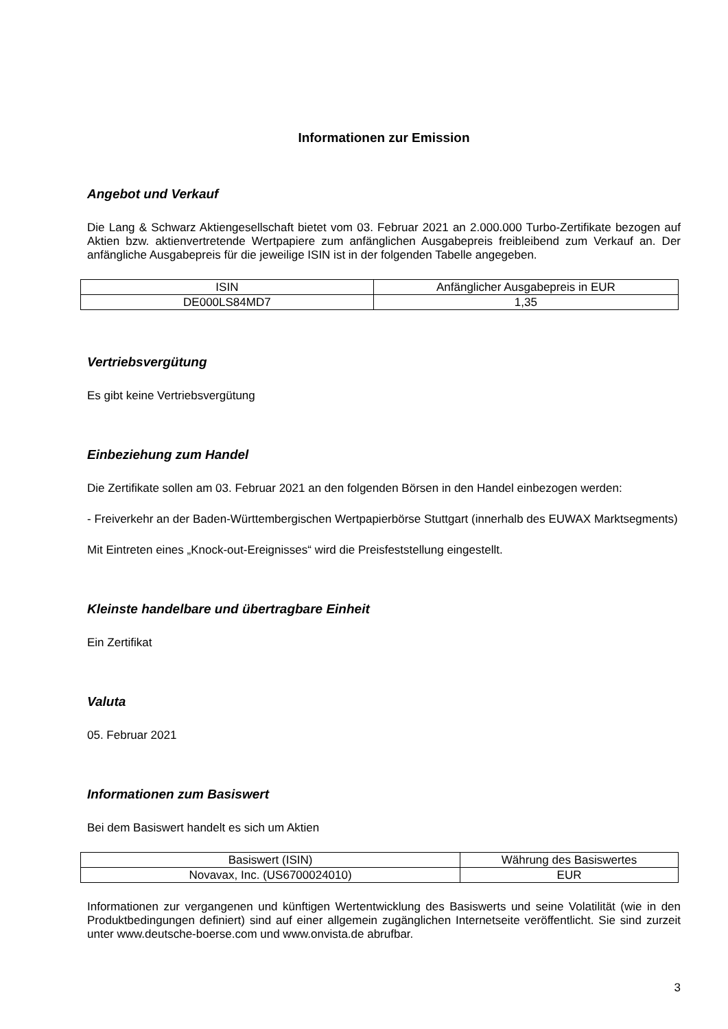Informationen zur Emission
Angebot und Verkauf
Die Lang & Schwarz Aktiengesellschaft bietet vom 03. Februar 2021 an 2.000.000 Turbo-Zertifikate bezogen auf Aktien bzw. aktienvertretende Wertpapiere zum anfänglichen Ausgabepreis freibleibend zum Verkauf an. Der anfängliche Ausgabepreis für die jeweilige ISIN ist in der folgenden Tabelle angegeben.
| ISIN | Anfänglicher Ausgabepreis in EUR |
| --- | --- |
| DE000LS84MD7 | 1,35 |
Vertriebsvergütung
Es gibt keine Vertriebsvergütung
Einbeziehung zum Handel
Die Zertifikate sollen am 03. Februar 2021 an den folgenden Börsen in den Handel einbezogen werden:
- Freiverkehr an der Baden-Württembergischen Wertpapierbörse Stuttgart (innerhalb des EUWAX Marktsegments)
Mit Eintreten eines „Knock-out-Ereignisses“ wird die Preisfeststellung eingestellt.
Kleinste handelbare und übertragbare Einheit
Ein Zertifikat
Valuta
05. Februar 2021
Informationen zum Basiswert
Bei dem Basiswert handelt es sich um Aktien
| Basiswert (ISIN) | Währung des Basiswertes |
| --- | --- |
| Novavax, Inc. (US6700024010) | EUR |
Informationen zur vergangenen und künftigen Wertentwicklung des Basiswerts und seine Volatilität (wie in den Produktbedingungen definiert) sind auf einer allgemein zugänglichen Internetseite veröffentlicht. Sie sind zurzeit unter www.deutsche-boerse.com und www.onvista.de abrufbar.
3